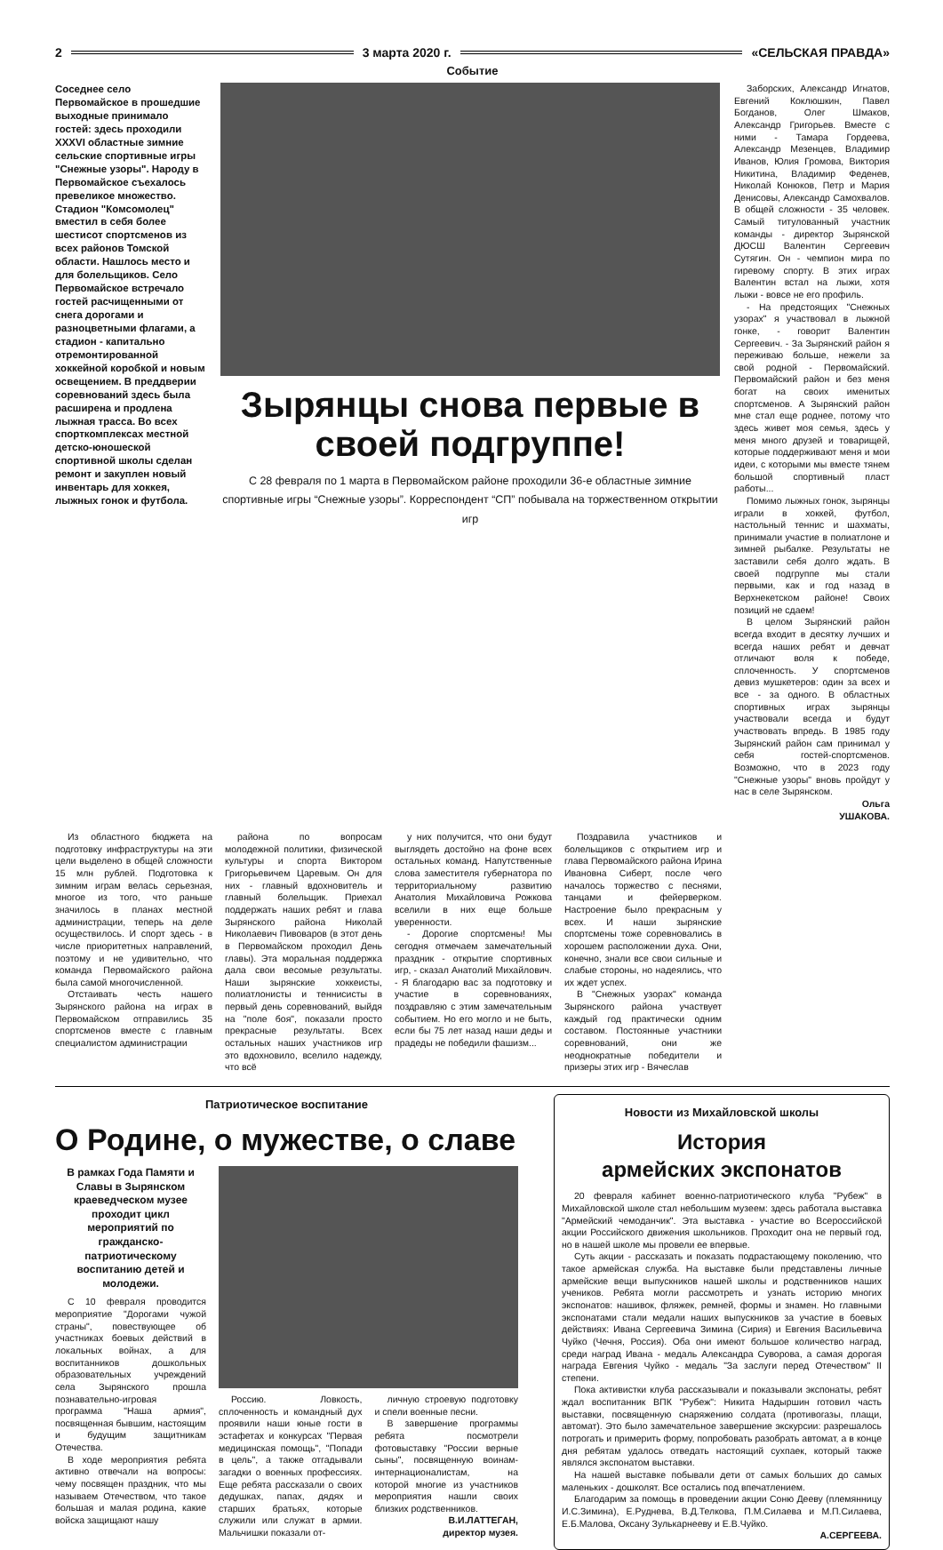2 3 марта 2020 г. «СЕЛЬСКАЯ ПРАВДА»
Событие
Соседнее село Первомайское в прошедшие выходные принимало гостей: здесь проходили XXXVI областные зимние сельские спортивные игры "Снежные узоры". Народу в Первомайское съехалось превеликое множество. Стадион "Комсомолец" вместил в себя более шестисот спортсменов из всех районов Томской области. Нашлось место и для болельщиков. Село Первомайское встречало гостей расчищенными от снега дорогами и разноцветными флагами, а стадион - капитально отремонтированной хоккейной коробкой и новым освещением. В преддверии соревнований здесь была расширена и продлена лыжная трасса. Во всех спорткомплексах местной детско-юношеской спортивной школы сделан ремонт и закуплен новый инвентарь для хоккея, лыжных гонок и футбола.
Зырянцы снова первые в своей подгруппе!
С 28 февраля по 1 марта в Первомайском районе проходили 36-е областные зимние спортивные игры “Снежные узоры”. Корреспондент “СП” побывала на торжественном открытии игр
Заборских, Александр Игнатов, Евгений Коклюшкин, Павел Богданов, Олег Шмаков, Александр Григорьев. Вместе с ними - Тамара Гордеева, Александр Мезенцев, Владимир Иванов, Юлия Громова, Виктория Никитина, Владимир Феденев, Николай Конюков, Петр и Мария Денисовы, Александр Самохвалов. В общей сложности - 35 человек. Самый титулованный участник команды - директор Зырянской ДЮСШ Валентин Сергеевич Сутягин. Он - чемпион мира по гиревому спорту. В этих играх Валентин встал на лыжи, хотя лыжи - вовсе не его профиль.
- На предстоящих "Снежных узорах" я участвовал в лыжной гонке, - говорит Валентин Сергеевич. - За Зырянский район я переживаю больше, нежели за свой родной - Первомайский. Первомайский район и без меня богат на своих именитых спортсменов. А Зырянский район мне стал еще роднее, потому что здесь живет моя семья, здесь у меня много друзей и товарищей, которые поддерживают меня и мои идеи, с которыми мы вместе тянем большой спортивный пласт работы...
Помимо лыжных гонок, зырянцы играли в хоккей, футбол, настольный теннис и шахматы, принимали участие в полиатлоне и зимней рыбалке. Результаты не заставили себя долго ждать. В своей подгруппе мы стали первыми, как и год назад в Верхнекетском районе! Своих позиций не сдаем!
В целом Зырянский район всегда входит в десятку лучших и всегда наших ребят и девчат отличают воля к победе, сплоченность. У спортсменов девиз мушкетеров: один за всех и все - за одного. В областных спортивных играх зырянцы участвовали всегда и будут участвовать впредь. В 1985 году Зырянский район сам принимал у себя гостей-спортсменов. Возможно, что в 2023 году "Снежные узоры" вновь пройдут у нас в селе Зырянском.
Ольга
УШАКОВА.
Из областного бюджета на подготовку инфраструктуры на эти цели выделено в общей сложности 15 млн рублей. Подготовка к зимним играм велась серьезная, многое из того, что раньше значилось в планах местной администрации, теперь на деле осуществилось. И спорт здесь - в числе приоритетных направлений, поэтому и не удивительно, что команда Первомайского района была самой многочисленной.
Отстаивать честь нашего Зырянского района на играх в Первомайском отправились 35 спортсменов вместе с главным специалистом администрации
района по вопросам молодежной политики, физической культуры и спорта Виктором Григорьевичем Царевым. Он для них - главный вдохновитель и главный болельщик. Приехал поддержать наших ребят и глава Зырянского района Николай Николаевич Пивоваров (в этот день в Первомайском проходил День главы). Эта моральная поддержка дала свои весомые результаты. Наши зырянские хоккеисты, полиатлонисты и теннисисты в первый день соревнований, выйдя на "поле боя", показали просто прекрасные результаты. Всех остальных наших участников игр это вдохновило, вселило надежду, что всё
у них получится, что они будут выглядеть достойно на фоне всех остальных команд. Напутственные слова заместителя губернатора по территориальному развитию Анатолия Михайловича Рожкова вселили в них еще больше уверенности.
- Дорогие спортсмены! Мы сегодня отмечаем замечательный праздник - открытие спортивных игр, - сказал Анатолий Михайлович. - Я благодарю вас за подготовку и участие в соревнованиях, поздравляю с этим замечательным событием. Но его могло и не быть, если бы 75 лет назад наши деды и прадеды не победили фашизм...
Поздравила участников и болельщиков с открытием игр и глава Первомайского района Ирина Ивановна Сиберт, после чего началось торжество с песнями, танцами и фейерверком. Настроение было прекрасным у всех. И наши зырянские спортсмены тоже соревновались в хорошем расположении духа. Они, конечно, знали все свои сильные и слабые стороны, но надеялись, что их ждет успех.
В "Снежных узорах" команда Зырянского района участвует каждый год практически одним составом. Постоянные участники соревнований, они же неоднократные победители и призеры этих игр - Вячеслав
Патриотическое воспитание
О Родине, о мужестве, о славе
В рамках Года Памяти и Славы в Зырянском краеведческом музее проходит цикл мероприятий по гражданско-патриотическому воспитанию детей и молодежи.
С 10 февраля проводится мероприятие "Дорогами чужой страны", повествующее об участниках боевых действий в локальных войнах, а для воспитанников дошкольных образовательных учреждений села Зырянского прошла познавательно-игровая программа "Наша армия", посвященная бывшим, настоящим и будущим защитникам Отечества.
В ходе мероприятия ребята активно отвечали на вопросы: чему посвящен праздник, что мы называем Отечеством, что такое большая и малая родина, какие войска защищают нашу
Россию. Ловкость, сплоченность и командный дух проявили наши юные гости в эстафетах и конкурсах "Первая медицинская помощь", "Попади в цель", а также отгадывали загадки о военных профессиях. Еще ребята рассказали о своих дедушках, папах, дядях и старших братьях, которые служили или служат в армии. Мальчишки показали от-
личную строевую подготовку и спели военные песни.
В завершение программы ребята посмотрели фотовыставку "России верные сыны", посвященную воинам-интернационалистам, на которой многие из участников мероприятия нашли своих близких родственников.
В.И.ЛАТТЕГАН,
директор музея.
Новости из Михайловской школы
История
армейских экспонатов
20 февраля кабинет военно-патриотического клуба "Рубеж" в Михайловской школе стал небольшим музеем: здесь работала выставка "Армейский чемоданчик". Эта выставка - участие во Всероссийской акции Российского движения школьников. Проходит она не первый год, но в нашей школе мы провели ее впервые.
Суть акции - рассказать и показать подрастающему поколению, что такое армейская служба. На выставке были представлены личные армейские вещи выпускников нашей школы и родственников наших учеников. Ребята могли рассмотреть и узнать историю многих экспонатов: нашивок, фляжек, ремней, формы и знамен. Но главными экспонатами стали медали наших выпускников за участие в боевых действиях: Ивана Сергеевича Зимина (Сирия) и Евгения Васильевича Чуйко (Чечня, Россия). Оба они имеют большое количество наград, среди наград Ивана - медаль Александра Суворова, а самая дорогая награда Евгения Чуйко - медаль "За заслуги перед Отечеством" II степени.
Пока активистки клуба рассказывали и показывали экспонаты, ребят ждал воспитанник ВПК "Рубеж": Никита Надыршин готовил часть выставки, посвященную снаряжению солдата (противогазы, плащи, автомат). Это было замечательное завершение экскурсии: разрешалось потрогать и примерить форму, попробовать разобрать автомат, а в конце дня ребятам удалось отведать настоящий сухпаек, который также являлся экспонатом выставки.
На нашей выставке побывали дети от самых больших до самых маленьких - дошколят. Все остались под впечатлением.
Благодарим за помощь в проведении акции Соню Дееву (племянницу И.С.Зимина), Е.Руднева, В.Д.Телкова, П.М.Силаева и М.П.Силаева, Е.Б.Малова, Оксану Зулькарнееву и Е.В.Чуйко.
А.СЕРГЕЕВА.